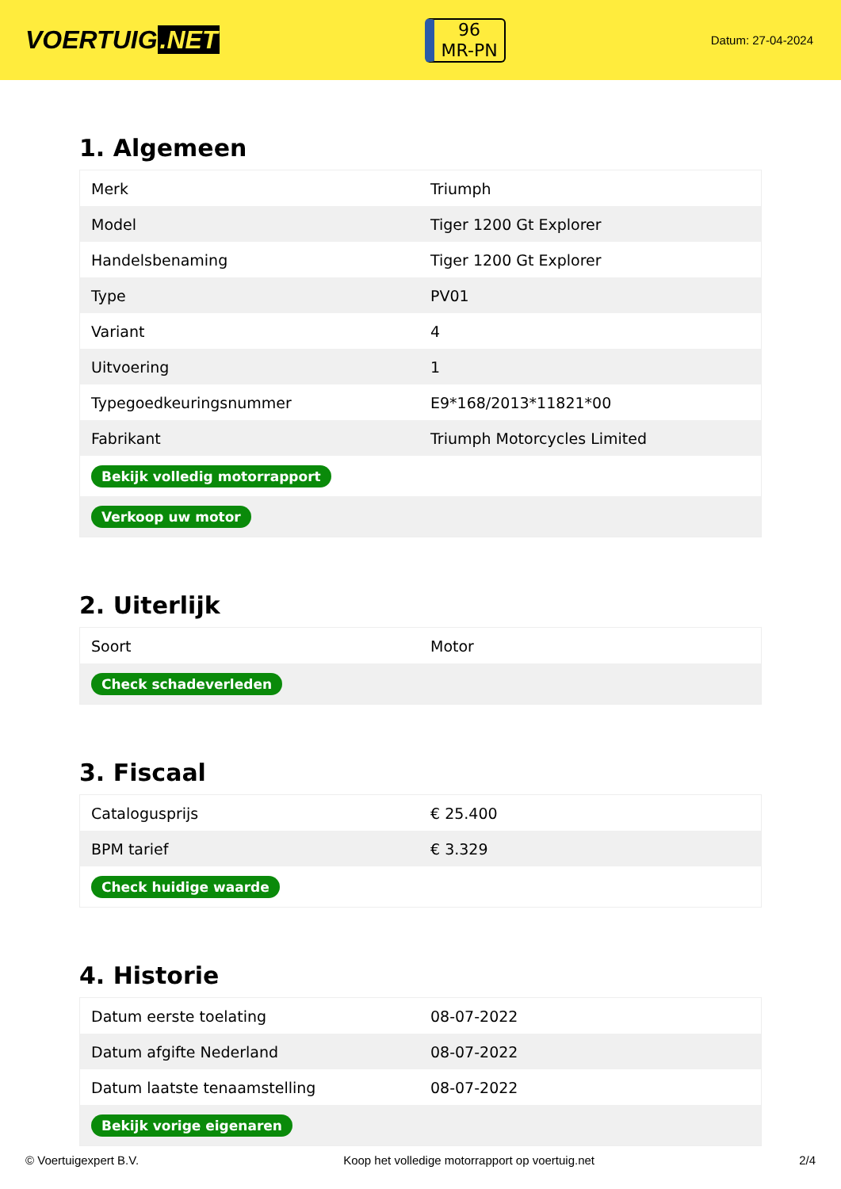VOERTUIG.NET
96
MR-PN
Datum: 27-04-2024
1. Algemeen
| Merk | Triumph |
| Model | Tiger 1200 Gt Explorer |
| Handelsbenaming | Tiger 1200 Gt Explorer |
| Type | PV01 |
| Variant | 4 |
| Uitvoering | 1 |
| Typegoedkeuringsnummer | E9*168/2013*11821*00 |
| Fabrikant | Triumph Motorcycles Limited |
| Bekijk volledig motorrapport | |
| Verkoop uw motor | |
2. Uiterlijk
| Soort | Motor |
| Check schadeverleden | |
3. Fiscaal
| Catalogusprijs | € 25.400 |
| BPM tarief | € 3.329 |
| Check huidige waarde | |
4. Historie
| Datum eerste toelating | 08-07-2022 |
| Datum afgifte Nederland | 08-07-2022 |
| Datum laatste tenaamstelling | 08-07-2022 |
| Bekijk vorige eigenaren | |
© Voertuigexpert B.V. Koop het volledige motorrapport op voertuig.net 2/4